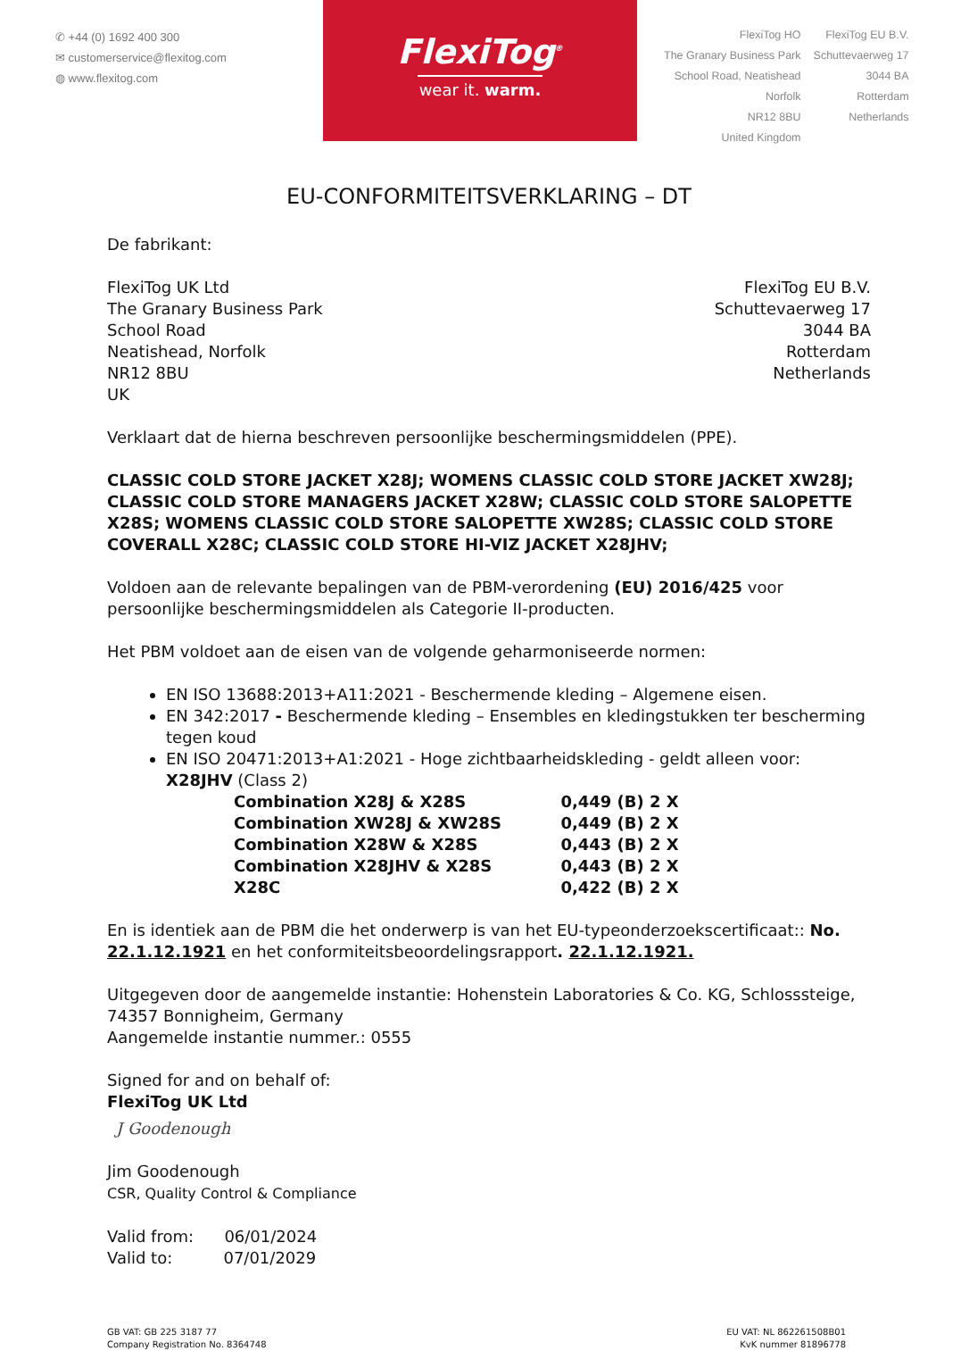✆ +44 (0) 1692 400 300
✉ customerservice@flexitog.com
◍ www.flexitog.com
FlexiTog<sup>®</sup>
wear it. warm.
FlexiTog HO
The Granary Business Park
School Road, Neatishead
Norfolk
NR12 8BU
United Kingdom
FlexiTog EU B.V.
Schuttevaerweg 17
3044 BA
Rotterdam
Netherlands
EU-CONFORMITEITSVERKLARING – DT
De fabrikant:
FlexiTog UK Ltd
The Granary Business Park
School Road
Neatishead, Norfolk
NR12 8BU
UK
FlexiTog EU B.V.
Schuttevaerweg 17
3044 BA
Rotterdam
Netherlands
Verklaart dat de hierna beschreven persoonlijke beschermingsmiddelen (PPE).
CLASSIC COLD STORE JACKET X28J; WOMENS CLASSIC COLD STORE JACKET XW28J; CLASSIC COLD STORE MANAGERS JACKET X28W; CLASSIC COLD STORE SALOPETTE X28S; WOMENS CLASSIC COLD STORE SALOPETTE XW28S; CLASSIC COLD STORE COVERALL X28C; CLASSIC COLD STORE HI-VIZ JACKET X28JHV;
Voldoen aan de relevante bepalingen van de PBM-verordening (EU) 2016/425 voor persoonlijke beschermingsmiddelen als Categorie II-producten.
Het PBM voldoet aan de eisen van de volgende geharmoniseerde normen:
EN ISO 13688:2013+A11:2021 - Beschermende kleding – Algemene eisen.
EN 342:2017 - Beschermende kleding – Ensembles en kledingstukken ter bescherming tegen koud
EN ISO 20471:2013+A1:2021 - Hoge zichtbaarheidskleding - geldt alleen voor: X28JHV (Class 2)
| Combination X28J & X28S | 0,449 (B) 2 X |
| Combination XW28J & XW28S | 0,449 (B) 2 X |
| Combination X28W & X28S | 0,443 (B) 2 X |
| Combination X28JHV & X28S | 0,443 (B) 2 X |
| X28C | 0,422 (B) 2 X |
En is identiek aan de PBM die het onderwerp is van het EU-typeonderzoekscertificaat:: No. 22.1.12.1921 en het conformiteitsbeoordelingsrapport. 22.1.12.1921.
Uitgegeven door de aangemelde instantie: Hohenstein Laboratories & Co. KG, Schlosssteige, 74357 Bonnigheim, Germany
Aangemelde instantie nummer.: 0555
Signed for and on behalf of:
FlexiTog UK Ltd
J Goodenough
Jim Goodenough
CSR, Quality Control & Compliance
Valid from: 06/01/2024
Valid to: 07/01/2029
GB VAT: GB 225 3187 77
Company Registration No. 8364748
EU VAT: NL 862261508B01
KvK nummer 81896778